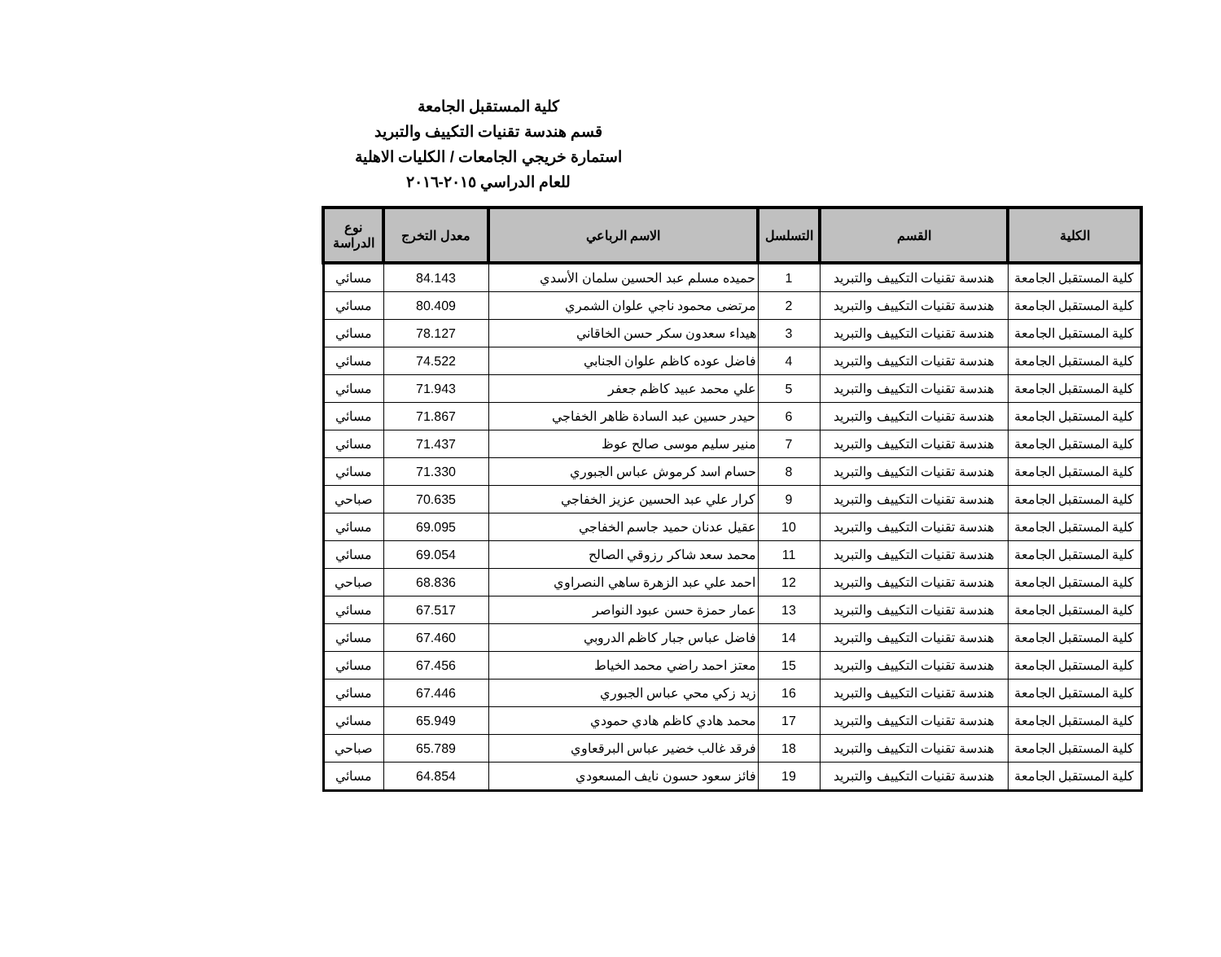كلية المستقبل الجامعة
قسم هندسة تقنيات التكييف والتبريد
استمارة خريجي الجامعات / الكليات الاهلية
للعام الدراسي ٢٠١٥-٢٠١٦
| الكلية | القسم | التسلسل | الاسم الرباعي | معدل التخرج | نوع الدراسة |
| --- | --- | --- | --- | --- | --- |
| كلية المستقبل الجامعة | هندسة تقنيات التكييف والتبريد | 1 | حميده مسلم عبد الحسين سلمان الأسدي | 84.143 | مسائي |
| كلية المستقبل الجامعة | هندسة تقنيات التكييف والتبريد | 2 | مرتضى محمود ناجي علوان الشمري | 80.409 | مسائي |
| كلية المستقبل الجامعة | هندسة تقنيات التكييف والتبريد | 3 | هيداء سعدون سكر حسن الخاقاني | 78.127 | مسائي |
| كلية المستقبل الجامعة | هندسة تقنيات التكييف والتبريد | 4 | فاضل عوده كاظم علوان الجنابي | 74.522 | مسائي |
| كلية المستقبل الجامعة | هندسة تقنيات التكييف والتبريد | 5 | علي محمد عبيد كاظم جعفر | 71.943 | مسائي |
| كلية المستقبل الجامعة | هندسة تقنيات التكييف والتبريد | 6 | حيدر حسين عبد السادة ظاهر الخفاجي | 71.867 | مسائي |
| كلية المستقبل الجامعة | هندسة تقنيات التكييف والتبريد | 7 | منير سليم موسى صالح عوظ | 71.437 | مسائي |
| كلية المستقبل الجامعة | هندسة تقنيات التكييف والتبريد | 8 | حسام اسد كرموش عباس الجبوري | 71.330 | مسائي |
| كلية المستقبل الجامعة | هندسة تقنيات التكييف والتبريد | 9 | كرار علي عبد الحسين عزيز الخفاجي | 70.635 | صباحي |
| كلية المستقبل الجامعة | هندسة تقنيات التكييف والتبريد | 10 | عقيل عدنان حميد جاسم الخفاجي | 69.095 | مسائي |
| كلية المستقبل الجامعة | هندسة تقنيات التكييف والتبريد | 11 | محمد سعد شاكر رزوقي الصالح | 69.054 | مسائي |
| كلية المستقبل الجامعة | هندسة تقنيات التكييف والتبريد | 12 | احمد علي عبد الزهرة ساهي النصراوي | 68.836 | صباحي |
| كلية المستقبل الجامعة | هندسة تقنيات التكييف والتبريد | 13 | عمار حمزة حسن عبود النواصر | 67.517 | مسائي |
| كلية المستقبل الجامعة | هندسة تقنيات التكييف والتبريد | 14 | فاضل عباس جبار كاظم الدروبي | 67.460 | مسائي |
| كلية المستقبل الجامعة | هندسة تقنيات التكييف والتبريد | 15 | معتز احمد راضي محمد الخياط | 67.456 | مسائي |
| كلية المستقبل الجامعة | هندسة تقنيات التكييف والتبريد | 16 | زيد زكي محي عباس الجبوري | 67.446 | مسائي |
| كلية المستقبل الجامعة | هندسة تقنيات التكييف والتبريد | 17 | محمد هادي كاظم هادي حمودي | 65.949 | مسائي |
| كلية المستقبل الجامعة | هندسة تقنيات التكييف والتبريد | 18 | فرقد غالب خضير عباس البرقعاوي | 65.789 | صباحي |
| كلية المستقبل الجامعة | هندسة تقنيات التكييف والتبريد | 19 | فائز سعود حسون نايف المسعودي | 64.854 | مسائي |